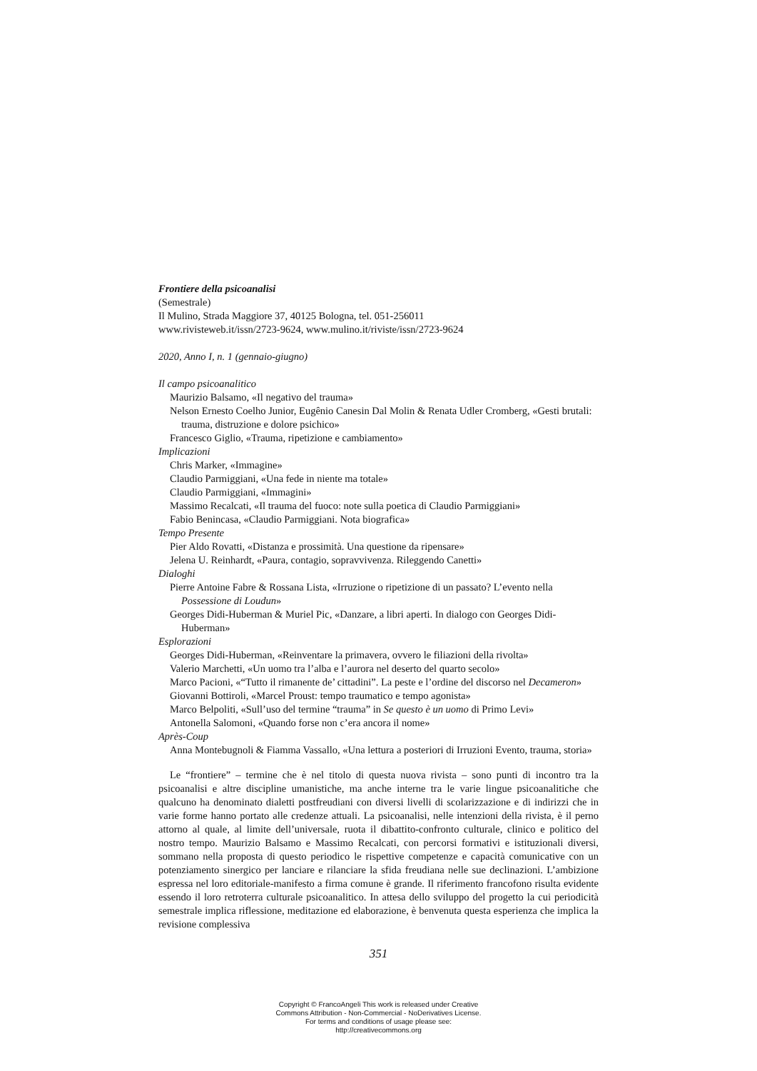Frontiere della psicoanalisi
(Semestrale)
Il Mulino, Strada Maggiore 37, 40125 Bologna, tel. 051-256011
www.rivisteweb.it/issn/2723-9624, www.mulino.it/riviste/issn/2723-9624
2020, Anno I, n. 1 (gennaio-giugno)
Il campo psicoanalitico
Maurizio Balsamo, «Il negativo del trauma»
Nelson Ernesto Coelho Junior, Eugênio Canesin Dal Molin & Renata Udler Cromberg, «Gesti brutali: trauma, distruzione e dolore psichico»
Francesco Giglio, «Trauma, ripetizione e cambiamento»
Implicazioni
Chris Marker, «Immagine»
Claudio Parmiggiani, «Una fede in niente ma totale»
Claudio Parmiggiani, «Immagini»
Massimo Recalcati, «Il trauma del fuoco: note sulla poetica di Claudio Parmiggiani»
Fabio Benincasa, «Claudio Parmiggiani. Nota biografica»
Tempo Presente
Pier Aldo Rovatti, «Distanza e prossimità. Una questione da ripensare»
Jelena U. Reinhardt, «Paura, contagio, sopravvivenza. Rileggendo Canetti»
Dialoghi
Pierre Antoine Fabre & Rossana Lista, «Irruzione o ripetizione di un passato? L’evento nella Possessione di Loudun»
Georges Didi-Huberman & Muriel Pic, «Danzare, a libri aperti. In dialogo con Georges Didi-Huberman»
Esplorazioni
Georges Didi-Huberman, «Reinventare la primavera, ovvero le filiazioni della rivolta»
Valerio Marchetti, «Un uomo tra l’alba e l’aurora nel deserto del quarto secolo»
Marco Pacioni, «“Tutto il rimanente de’ cittadini”. La peste e l’ordine del discorso nel Decameron»
Giovanni Bottiroli, «Marcel Proust: tempo traumatico e tempo agonista»
Marco Belpoliti, «Sull’uso del termine “trauma” in Se questo è un uomo di Primo Levi»
Antonella Salomoni, «Quando forse non c’era ancora il nome»
Après-Coup
Anna Montebugnoli & Fiamma Vassallo, «Una lettura a posteriori di Irruzioni Evento, trauma, storia»
Le “frontiere” – termine che è nel titolo di questa nuova rivista – sono punti di incontro tra la psicoanalisi e altre discipline umanistiche, ma anche interne tra le varie lingue psicoanalitiche che qualcuno ha denominato dialetti postfreudiani con diversi livelli di scolarizzazione e di indirizzi che in varie forme hanno portato alle credenze attuali. La psicoanalisi, nelle intenzioni della rivista, è il perno attorno al quale, al limite dell’universale, ruota il dibattito-confronto culturale, clinico e politico del nostro tempo. Maurizio Balsamo e Massimo Recalcati, con percorsi formativi e istituzionali diversi, sommano nella proposta di questo periodico le rispettive competenze e capacità comunicative con un potenziamento sinergico per lanciare e rilanciare la sfida freudiana nelle sue declinazioni. L’ambizione espressa nel loro editoriale-manifesto a firma comune è grande. Il riferimento francofono risulta evidente essendo il loro retroterra culturale psicoanalitico. In attesa dello sviluppo del progetto la cui periodicità semestrale implica riflessione, meditazione ed elaborazione, è benvenuta questa esperienza che implica la revisione complessiva
351
Copyright © FrancoAngeli This work is released under Creative
Commons Attribution - Non-Commercial - NoDerivatives License.
For terms and conditions of usage please see:
http://creativecommons.org